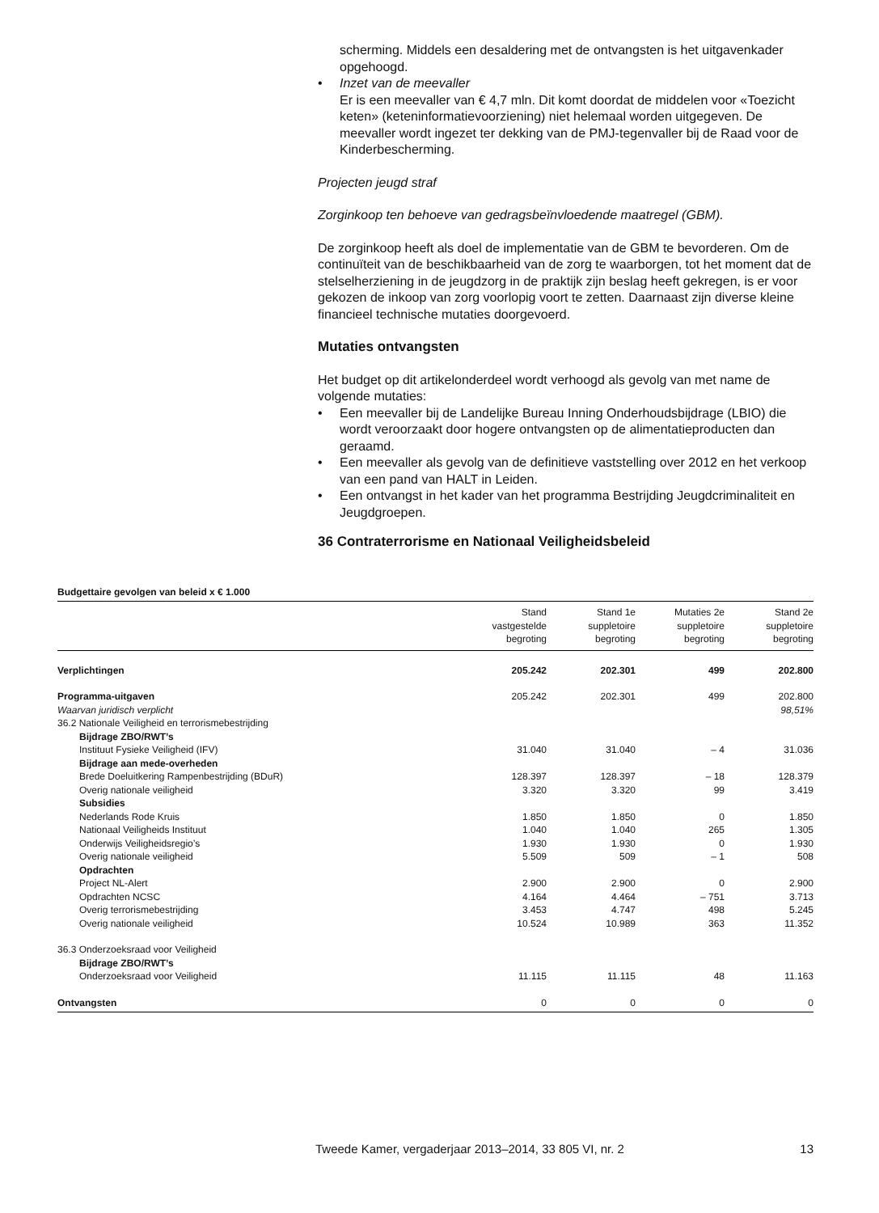scherming. Middels een desaldering met de ontvangsten is het uitgavenkader opgehoogd.
• Inzet van de meevaller
Er is een meevaller van € 4,7 mln. Dit komt doordat de middelen voor «Toezicht keten» (keteninformatievoorziening) niet helemaal worden uitgegeven. De meevaller wordt ingezet ter dekking van de PMJ-tegenvaller bij de Raad voor de Kinderbescherming.
Projecten jeugd straf
Zorginkoop ten behoeve van gedragsbeïnvloedende maatregel (GBM).
De zorginkoop heeft als doel de implementatie van de GBM te bevorderen. Om de continuïteit van de beschikbaarheid van de zorg te waarborgen, tot het moment dat de stelselherziening in de jeugdzorg in de praktijk zijn beslag heeft gekregen, is er voor gekozen de inkoop van zorg voorlopig voort te zetten. Daarnaast zijn diverse kleine financieel technische mutaties doorgevoerd.
Mutaties ontvangsten
Het budget op dit artikelonderdeel wordt verhoogd als gevolg van met name de volgende mutaties:
• Een meevaller bij de Landelijke Bureau Inning Onderhoudsbijdrage (LBIO) die wordt veroorzaakt door hogere ontvangsten op de alimentatieproducten dan geraamd.
• Een meevaller als gevolg van de definitieve vaststelling over 2012 en het verkoop van een pand van HALT in Leiden.
• Een ontvangst in het kader van het programma Bestrijding Jeugdcriminaliteit en Jeugdgroepen.
36 Contraterrorisme en Nationaal Veiligheidsbeleid
Budgettaire gevolgen van beleid x € 1.000
| | Stand vastgestelde begroting | Stand 1e suppletoire begroting | Mutaties 2e suppletoire begroting | Stand 2e suppletoire begroting |
| --- | --- | --- | --- | --- |
| Verplichtingen | 205.242 | 202.301 | 499 | 202.800 |
| Programma-uitgaven | 205.242 | 202.301 | 499 | 202.800 |
| Waarvan juridisch verplicht | | | | 98,51% |
| 36.2 Nationale Veiligheid en terrorismebestrijding | | | | |
| Bijdrage ZBO/RWT’s | | | | |
| Instituut Fysieke Veiligheid (IFV) | 31.040 | 31.040 | – 4 | 31.036 |
| Bijdrage aan mede-overheden | | | | |
| Brede Doeluitkering Rampenbestrijding (BDuR) | 128.397 | 128.397 | – 18 | 128.379 |
| Overig nationale veiligheid | 3.320 | 3.320 | 99 | 3.419 |
| Subsidies | | | | |
| Nederlands Rode Kruis | 1.850 | 1.850 | 0 | 1.850 |
| Nationaal Veiligheids Instituut | 1.040 | 1.040 | 265 | 1.305 |
| Onderwijs Veiligheidsregio’s | 1.930 | 1.930 | 0 | 1.930 |
| Overig nationale veiligheid | 5.509 | 509 | – 1 | 508 |
| Opdrachten | | | | |
| Project NL-Alert | 2.900 | 2.900 | 0 | 2.900 |
| Opdrachten NCSC | 4.164 | 4.464 | – 751 | 3.713 |
| Overig terrorismebestrijding | 3.453 | 4.747 | 498 | 5.245 |
| Overig nationale veiligheid | 10.524 | 10.989 | 363 | 11.352 |
| 36.3 Onderzoeksraad voor Veiligheid | | | | |
| Bijdrage ZBO/RWT’s | | | | |
| Onderzoeksraad voor Veiligheid | 11.115 | 11.115 | 48 | 11.163 |
| Ontvangsten | 0 | 0 | 0 | 0 |
Tweede Kamer, vergaderjaar 2013–2014, 33 805 VI, nr. 2 13